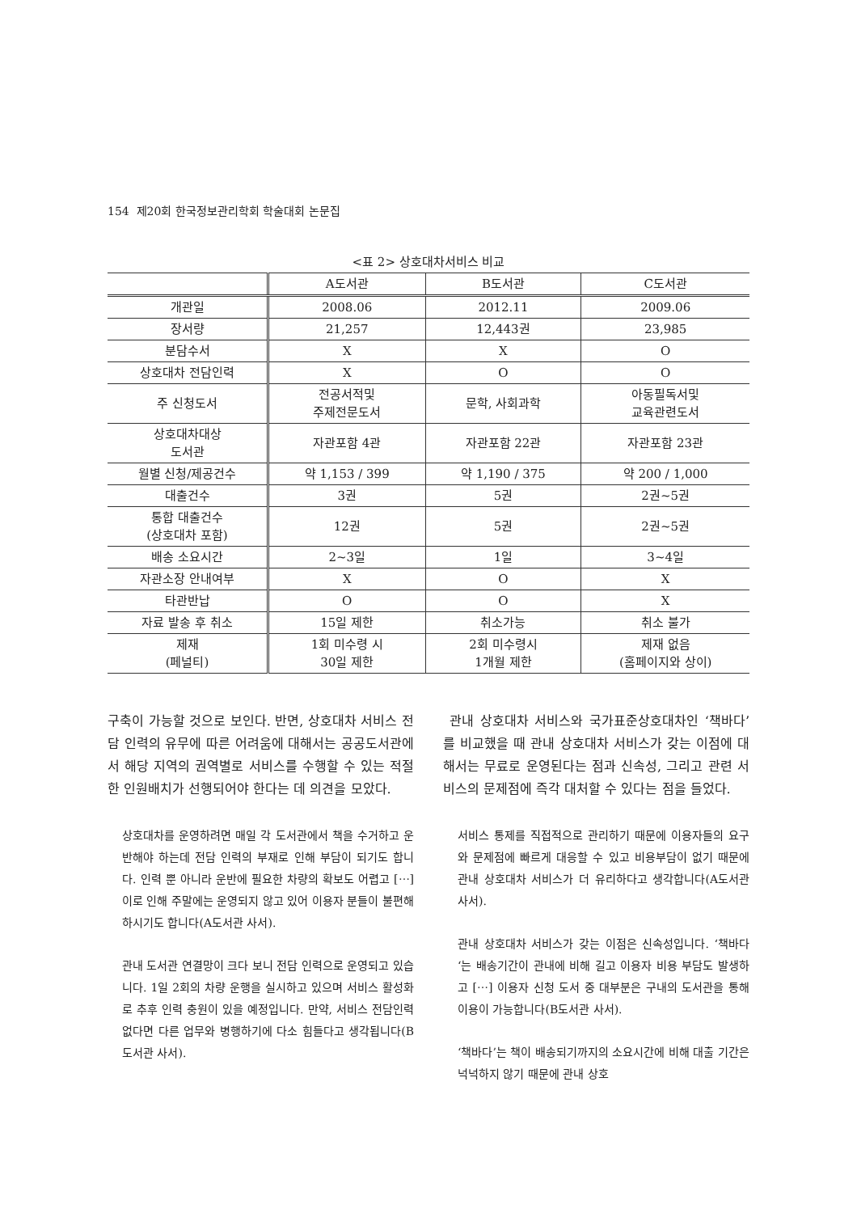154 제20회 한국정보관리학회 학술대회 논문집
<표 2> 상호대차서비스 비교
| | A도서관 | B도서관 | C도서관 |
| --- | --- | --- | --- |
| 개관일 | 2008.06 | 2012.11 | 2009.06 |
| 장서량 | 21,257 | 12,443권 | 23,985 |
| 분담수서 | X | X | O |
| 상호대차 전담인력 | X | O | O |
| 주 신청도서 | 전공서적및 주제전문도서 | 문학, 사회과학 | 아동필독서및 교육관련도서 |
| 상호대차대상 도서관 | 자관포함 4관 | 자관포함 22관 | 자관포함 23관 |
| 월별 신청/제공건수 | 약 1,153 / 399 | 약 1,190 / 375 | 약 200 / 1,000 |
| 대출건수 | 3권 | 5권 | 2권~5권 |
| 통합 대출건수 (상호대차 포함) | 12권 | 5권 | 2권~5권 |
| 배송 소요시간 | 2~3일 | 1일 | 3~4일 |
| 자관소장 안내여부 | X | O | X |
| 타관반납 | O | O | X |
| 자료 발송 후 취소 | 15일 제한 | 취소가능 | 취소 불가 |
| 제재 (페널티) | 1회 미수령 시 30일 제한 | 2회 미수령시 1개월 제한 | 제재 없음 (홈페이지와 상이) |
구축이 가능할 것으로 보인다. 반면, 상호대차 서비스 전담 인력의 유무에 따른 어려움에 대해서는 공공도서관에서 해당 지역의 권역별로 서비스를 수행할 수 있는 적절한 인원배치가 선행되어야 한다는 데 의견을 모았다.
상호대차를 운영하려면 매일 각 도서관에서 책을 수거하고 운반해야 하는데 전담 인력의 부재로 인해 부담이 되기도 합니다. 인력 뿐 아니라 운반에 필요한 차량의 확보도 어렵고 [⋯] 이로 인해 주말에는 운영되지 않고 있어 이용자 분들이 불편해 하시기도 합니다(A도서관 사서).
관내 도서관 연결망이 크다 보니 전담 인력으로 운영되고 있습니다. 1일 2회의 차량 운행을 실시하고 있으며 서비스 활성화로 추후 인력 충원이 있을 예정입니다. 만약, 서비스 전담인력 없다면 다른 업무와 병행하기에 다소 힘들다고 생각됩니다(B도서관 사서).
관내 상호대차 서비스와 국가표준상호대차인 ‘책바다’를 비교했을 때 관내 상호대차 서비스가 갖는 이점에 대해서는 무료로 운영된다는 점과 신속성, 그리고 관련 서비스의 문제점에 즉각 대처할 수 있다는 점을 들었다.
서비스 통제를 직접적으로 관리하기 때문에 이용자들의 요구와 문제점에 빠르게 대응할 수 있고 비용부담이 없기 때문에 관내 상호대차 서비스가 더 유리하다고 생각합니다(A도서관 사서).
관내 상호대차 서비스가 갖는 이점은 신속성입니다. ‘책바다‘는 배송기간이 관내에 비해 길고 이용자 비용 부담도 발생하고 [⋯] 이용자 신청 도서 중 대부분은 구내의 도서관을 통해 이용이 가능합니다(B도서관 사서).
‘책바다’는 책이 배송되기까지의 소요시간에 비해 대출 기간은 넉넉하지 않기 때문에 관내 상호